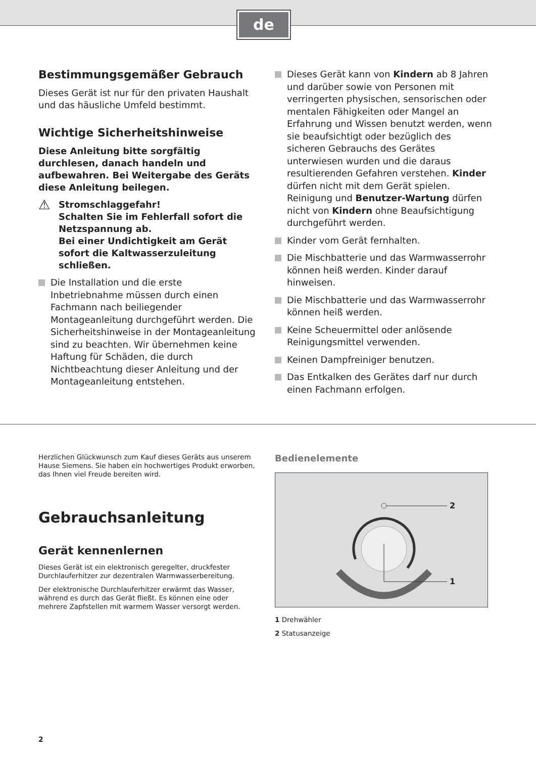de
Bestimmungsgemäßer Gebrauch
Dieses Gerät ist nur für den privaten Haushalt und das häusliche Umfeld bestimmt.
Wichtige Sicherheitshinweise
Diese Anleitung bitte sorgfältig durchlesen, danach handeln und aufbewahren. Bei Weitergabe des Geräts diese Anleitung beilegen.
⚠ Stromschlaggefahr!
Schalten Sie im Fehlerfall sofort die Netzspannung ab.
Bei einer Undichtigkeit am Gerät sofort die Kaltwasserzuleitung schließen.
Die Installation und die erste Inbetriebnahme müssen durch einen Fachmann nach beiliegender Montageanleitung durchgeführt werden. Die Sicherheitshinweise in der Montageanleitung sind zu beachten. Wir übernehmen keine Haftung für Schäden, die durch Nichtbeachtung dieser Anleitung und der Montageanleitung entstehen.
Dieses Gerät kann von Kindern ab 8 Jahren und darüber sowie von Personen mit verringerten physischen, sensorischen oder mentalen Fähigkeiten oder Mangel an Erfahrung und Wissen benutzt werden, wenn sie beaufsichtigt oder bezüglich des sicheren Gebrauchs des Gerätes unterwiesen wurden und die daraus resultierenden Gefahren verstehen. Kinder dürfen nicht mit dem Gerät spielen. Reinigung und Benutzer-Wartung dürfen nicht von Kindern ohne Beaufsichtigung durchgeführt werden.
Kinder vom Gerät fernhalten.
Die Mischbatterie und das Warmwasserrohr können heiß werden. Kinder darauf hinweisen.
Die Mischbatterie und das Warmwasserrohr können heiß werden.
Keine Scheuermittel oder anlösende Reinigungsmittel verwenden.
Keinen Dampfreiniger benutzen.
Das Entkalken des Gerätes darf nur durch einen Fachmann erfolgen.
Herzlichen Glückwunsch zum Kauf dieses Geräts aus unserem Hause Siemens. Sie haben ein hochwertiges Produkt erworben, das Ihnen viel Freude bereiten wird.
Gebrauchsanleitung
Gerät kennenlernen
Dieses Gerät ist ein elektronisch geregelter, druckfester Durchlauferhitzer zur dezentralen Warmwasserbereitung.
Der elektronische Durchlauferhitzer erwärmt das Wasser, während es durch das Gerät fließt. Es können eine oder mehrere Zapfstellen mit warmem Wasser versorgt werden.
Bedienelemente
2
1
1 Drehwähler
2 Statusanzeige
2